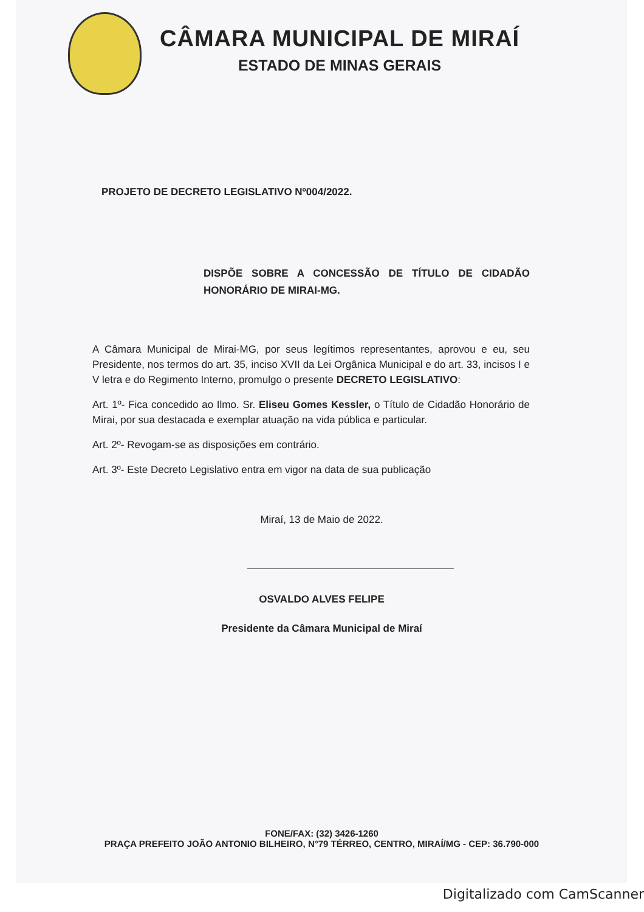CÂMARA MUNICIPAL DE MIRAÍ
ESTADO DE MINAS GERAIS
PROJETO DE DECRETO LEGISLATIVO Nº004/2022.
DISPÕE SOBRE A CONCESSÃO DE TÍTULO DE CIDADÃO HONORÁRIO DE MIRAI-MG.
A Câmara Municipal de Mirai-MG, por seus legítimos representantes, aprovou e eu, seu Presidente, nos termos do art. 35, inciso XVII da Lei Orgânica Municipal e do art. 33, incisos I e V letra e do Regimento Interno, promulgo o presente DECRETO LEGISLATIVO:
Art. 1º- Fica concedido ao Ilmo. Sr. Eliseu Gomes Kessler, o Título de Cidadão Honorário de Mirai, por sua destacada e exemplar atuação na vida pública e particular.
Art. 2º- Revogam-se as disposições em contrário.
Art. 3º- Este Decreto Legislativo entra em vigor na data de sua publicação
Miraí, 13 de Maio de 2022.
OSVALDO ALVES FELIPE
Presidente da Câmara Municipal de Miraí
FONE/FAX: (32) 3426-1260
PRAÇA PREFEITO JOÃO ANTONIO BILHEIRO, N°79 TÉRREO, CENTRO, MIRAÍ/MG - CEP: 36.790-000
Digitalizado com CamScanner